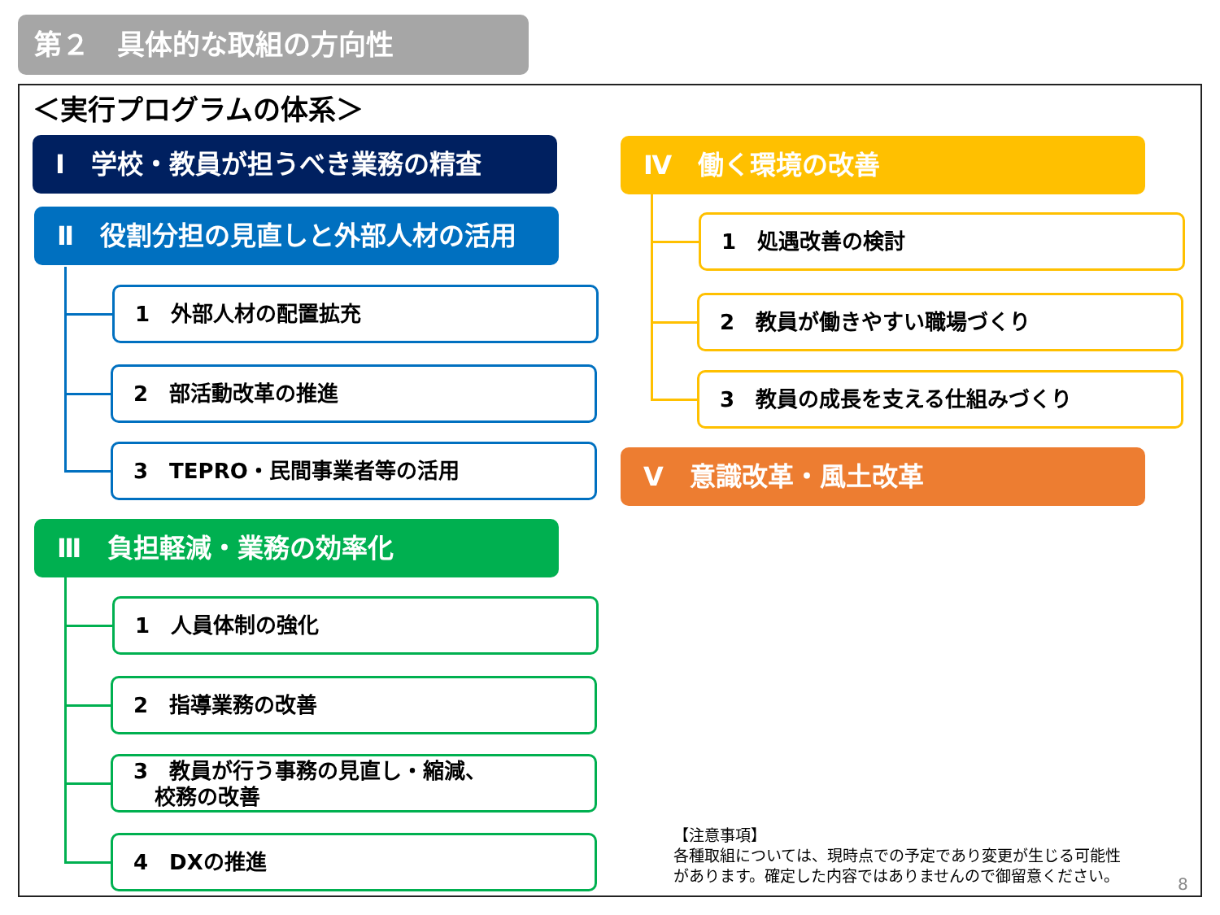第２　具体的な取組の方向性
＜実行プログラムの体系＞
Ⅰ　学校・教員が担うべき業務の精査
Ⅱ　役割分担の見直しと外部人材の活用
1　外部人材の配置拡充
2　部活動改革の推進
3　TEPRO・民間事業者等の活用
Ⅲ　負担軽減・業務の効率化
1　人員体制の強化
2　指導業務の改善
3　教員が行う事務の見直し・縮減、
　校務の改善
4　DXの推進
Ⅳ　働く環境の改善
1　処遇改善の検討
2　教員が働きやすい職場づくり
3　教員の成長を支える仕組みづくり
Ⅴ　意識改革・風土改革
【注意事項】
各種取組については、現時点での予定であり変更が生じる可能性
があります。確定した内容ではありませんので御留意ください。
8